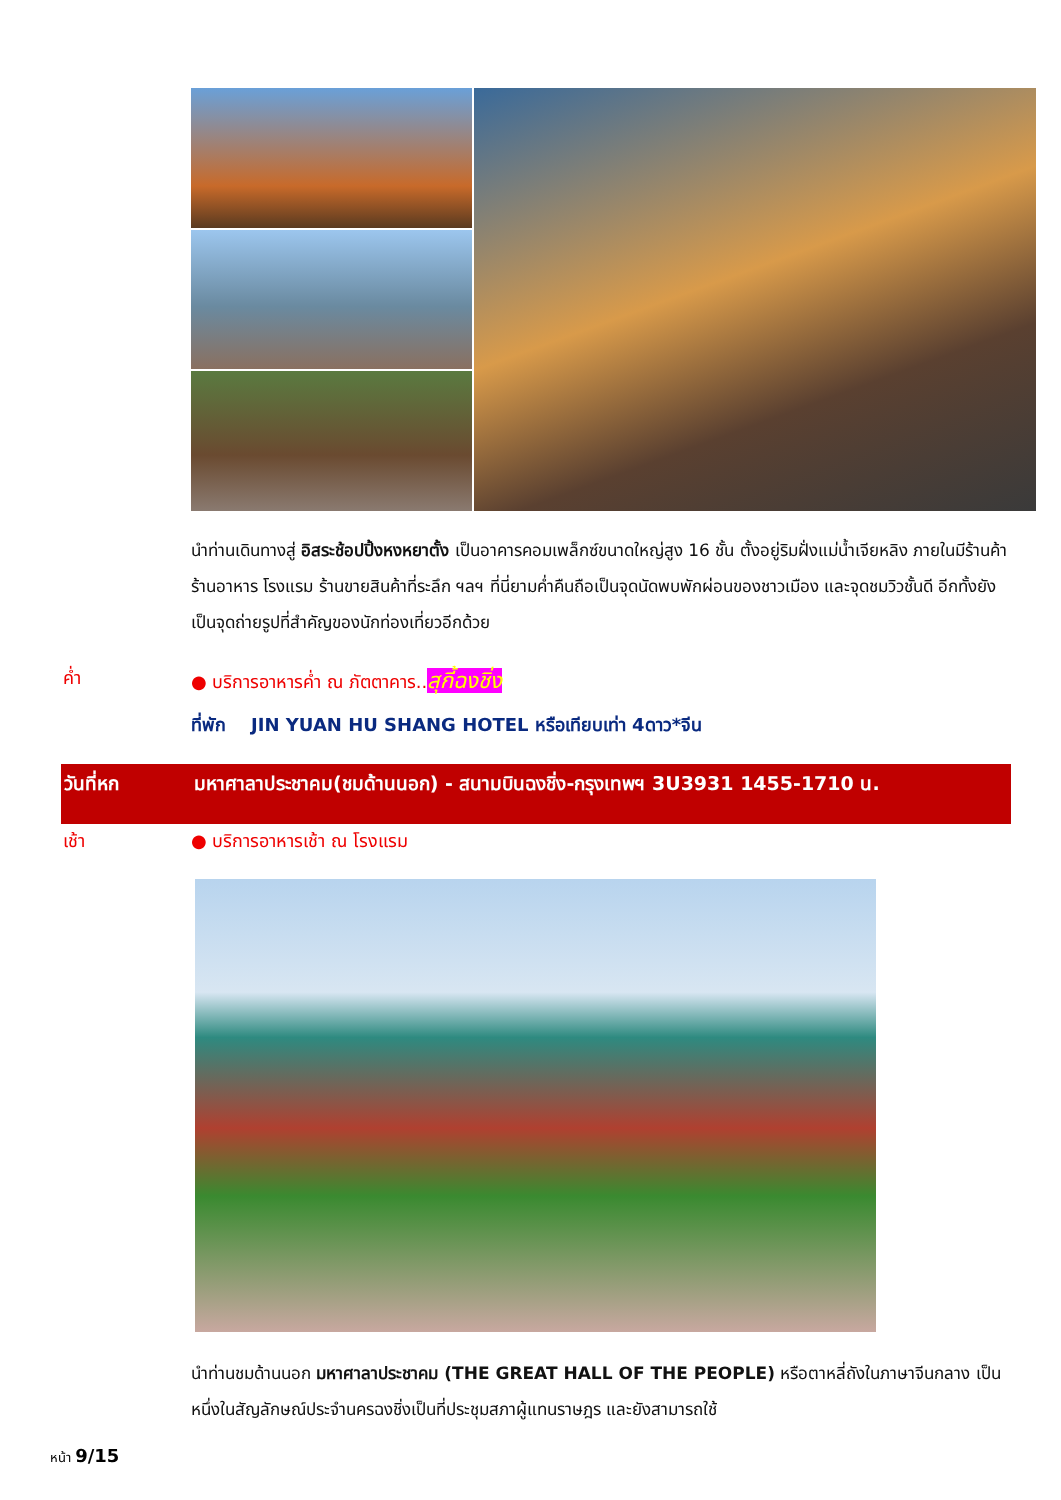นำท่านเดินทางสู่ อิสระช้อปปิ้งหงหยาตั้ง เป็นอาคารคอมเพล็กซ์ขนาดใหญ่สูง 16 ชั้น ตั้งอยู่ริมฝั่งแม่น้ำเจียหลิง ภายในมีร้านค้า ร้านอาหาร โรงแรม ร้านขายสินค้าที่ระลึก ฯลฯ ที่นี่ยามค่ำคืนถือเป็นจุดนัดพบพักผ่อนของชาวเมือง และจุดชมวิวชั้นดี อีกทั้งยังเป็นจุดถ่ายรูปที่สำคัญของนักท่องเที่ยวอีกด้วย
ค่ำ ● บริการอาหารค่ำ ณ ภัตตาคาร..สุกี้ฉงชิ่ง
ที่พัก JIN YUAN HU SHANG HOTEL หรือเทียบเท่า 4ดาว*จีน
วันที่หก มหาศาลาประชาคม(ชมด้านนอก) - สนามบินฉงชิ่ง-กรุงเทพฯ 3U3931 1455-1710 น.
เช้า ● บริการอาหารเช้า ณ โรงแรม
นำท่านชมด้านนอก มหาศาลาประชาคม (THE GREAT HALL OF THE PEOPLE) หรือตาหลี่ถังในภาษาจีนกลาง เป็นหนึ่งในสัญลักษณ์ประจำนครฉงชิ่งเป็นที่ประชุมสภาผู้แทนราษฎร และยังสามารถใช้
หน้า 9/15